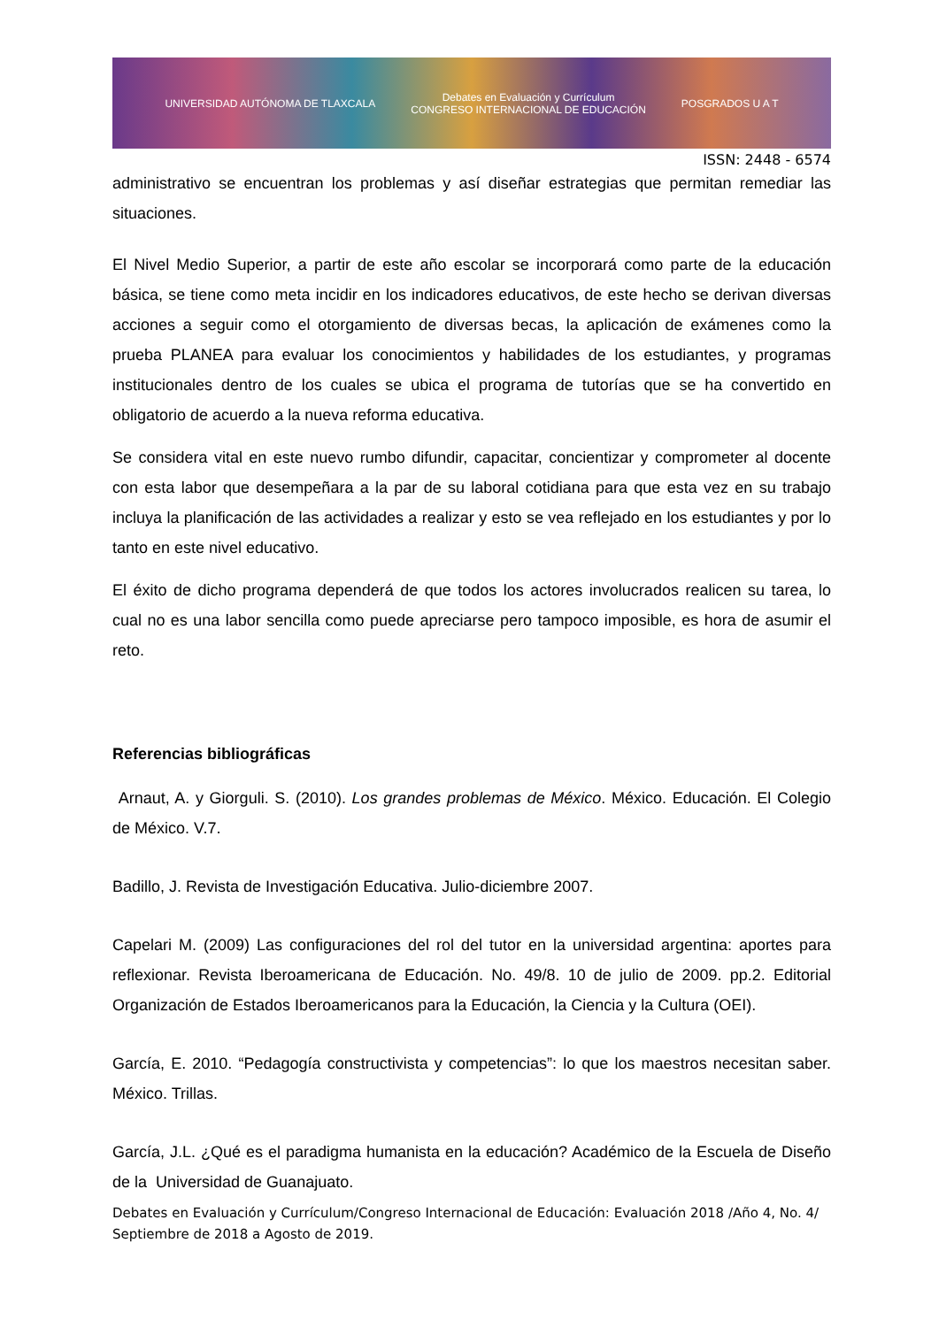UNIVERSIDAD AUTÓNOMA DE TLAXCALA Debates en Evaluación y Currículum
CONGRESO INTERNACIONAL DE EDUCACIÓN POSGRADOS U A T
ISSN: 2448 - 6574
administrativo se encuentran los problemas y así diseñar estrategias que permitan remediar las situaciones.
El Nivel Medio Superior, a partir de este año escolar se incorporará como parte de la educación básica, se tiene como meta incidir en los indicadores educativos, de este hecho se derivan diversas acciones a seguir como el otorgamiento de diversas becas, la aplicación de exámenes como la prueba PLANEA para evaluar los conocimientos y habilidades de los estudiantes, y programas institucionales dentro de los cuales se ubica el programa de tutorías que se ha convertido en obligatorio de acuerdo a la nueva reforma educativa.
Se considera vital en este nuevo rumbo difundir, capacitar, concientizar y comprometer al docente con esta labor que desempeñara a la par de su laboral cotidiana para que esta vez en su trabajo incluya la planificación de las actividades a realizar y esto se vea reflejado en los estudiantes y por lo tanto en este nivel educativo.
El éxito de dicho programa dependerá de que todos los actores involucrados realicen su tarea, lo cual no es una labor sencilla como puede apreciarse pero tampoco imposible, es hora de asumir el reto.
Referencias bibliográficas
Arnaut, A. y Giorguli. S. (2010). Los grandes problemas de México. México. Educación. El Colegio de México. V.7.
Badillo, J. Revista de Investigación Educativa. Julio-diciembre 2007.
Capelari M. (2009) Las configuraciones del rol del tutor en la universidad argentina: aportes para reflexionar. Revista Iberoamericana de Educación. No. 49/8. 10 de julio de 2009. pp.2. Editorial Organización de Estados Iberoamericanos para la Educación, la Ciencia y la Cultura (OEI).
García, E. 2010. “Pedagogía constructivista y competencias”: lo que los maestros necesitan saber. México. Trillas.
García, J.L. ¿Qué es el paradigma humanista en la educación? Académico de la Escuela de Diseño de la Universidad de Guanajuato.
Debates en Evaluación y Currículum/Congreso Internacional de Educación: Evaluación 2018 /Año 4, No. 4/ Septiembre de 2018 a Agosto de 2019.